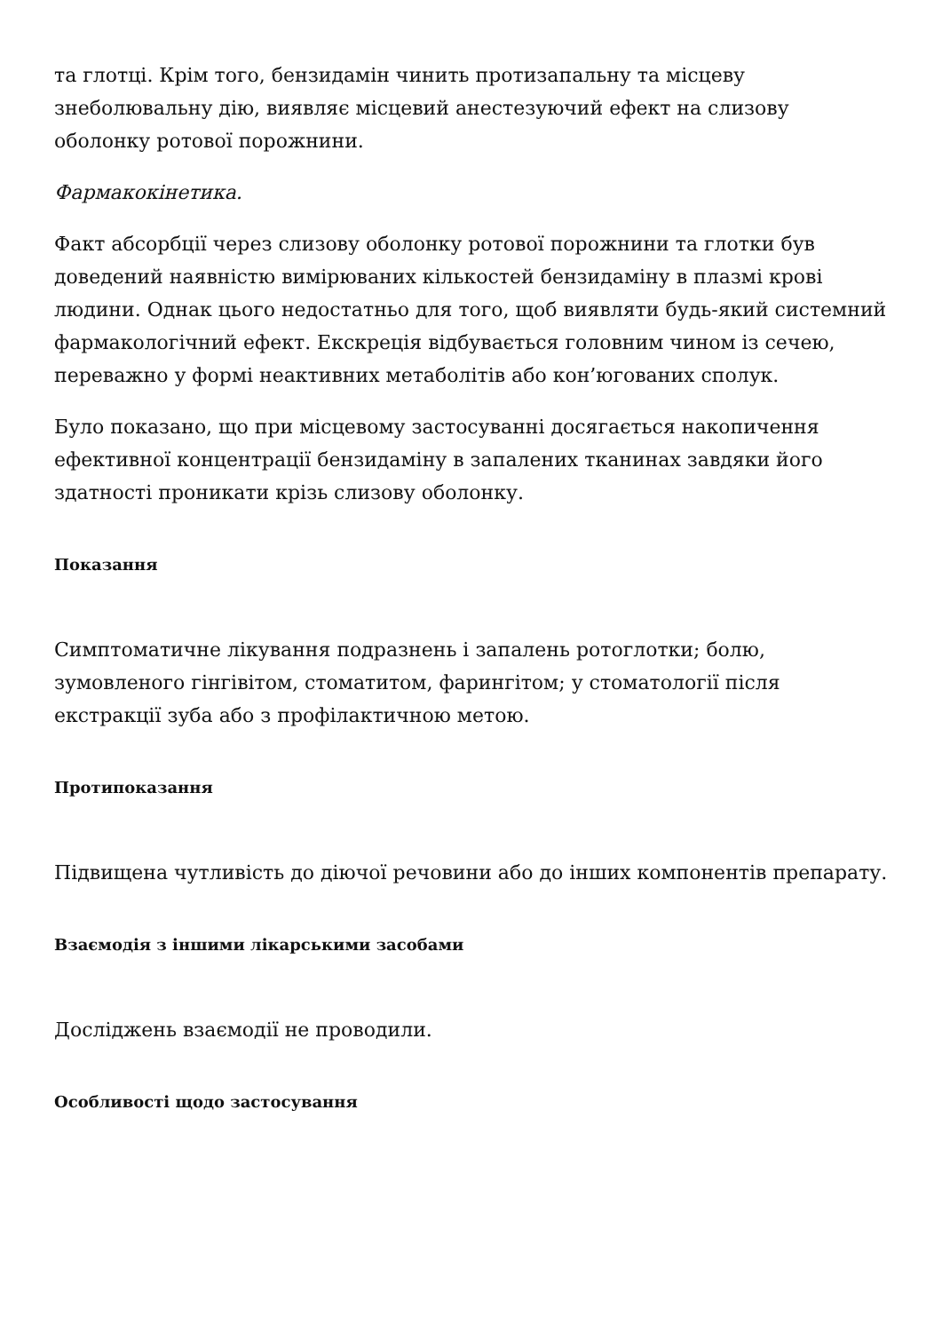та глотці. Крім того, бензидамін чинить протизапальну та місцеву знеболювальну дію, виявляє місцевий анестезуючий ефект на слизову оболонку ротової порожнини.
Фармакокінетика.
Факт абсорбції через слизову оболонку ротової порожнини та глотки був доведений наявністю вимірюваних кількостей бензидаміну в плазмі крові людини. Однак цього недостатньо для того, щоб виявляти будь-який системний фармакологічний ефект. Екскреція відбувається головним чином із сечею, переважно у формі неактивних метаболітів або кон’югованих сполук.
Було показано, що при місцевому застосуванні досягається накопичення ефективної концентрації бензидаміну в запалених тканинах завдяки його здатності проникати крізь слизову оболонку.
Показання
Симптоматичне лікування подразнень і запалень ротоглотки; болю, зумовленого гінгівітом, стоматитом, фарингітом; у стоматології після екстракції зуба або з профілактичною метою.
Протипоказання
Підвищена чутливість до діючої речовини або до інших компонентів препарату.
Взаємодія з іншими лікарськими засобами
Досліджень взаємодії не проводили.
Особливості щодо застосування